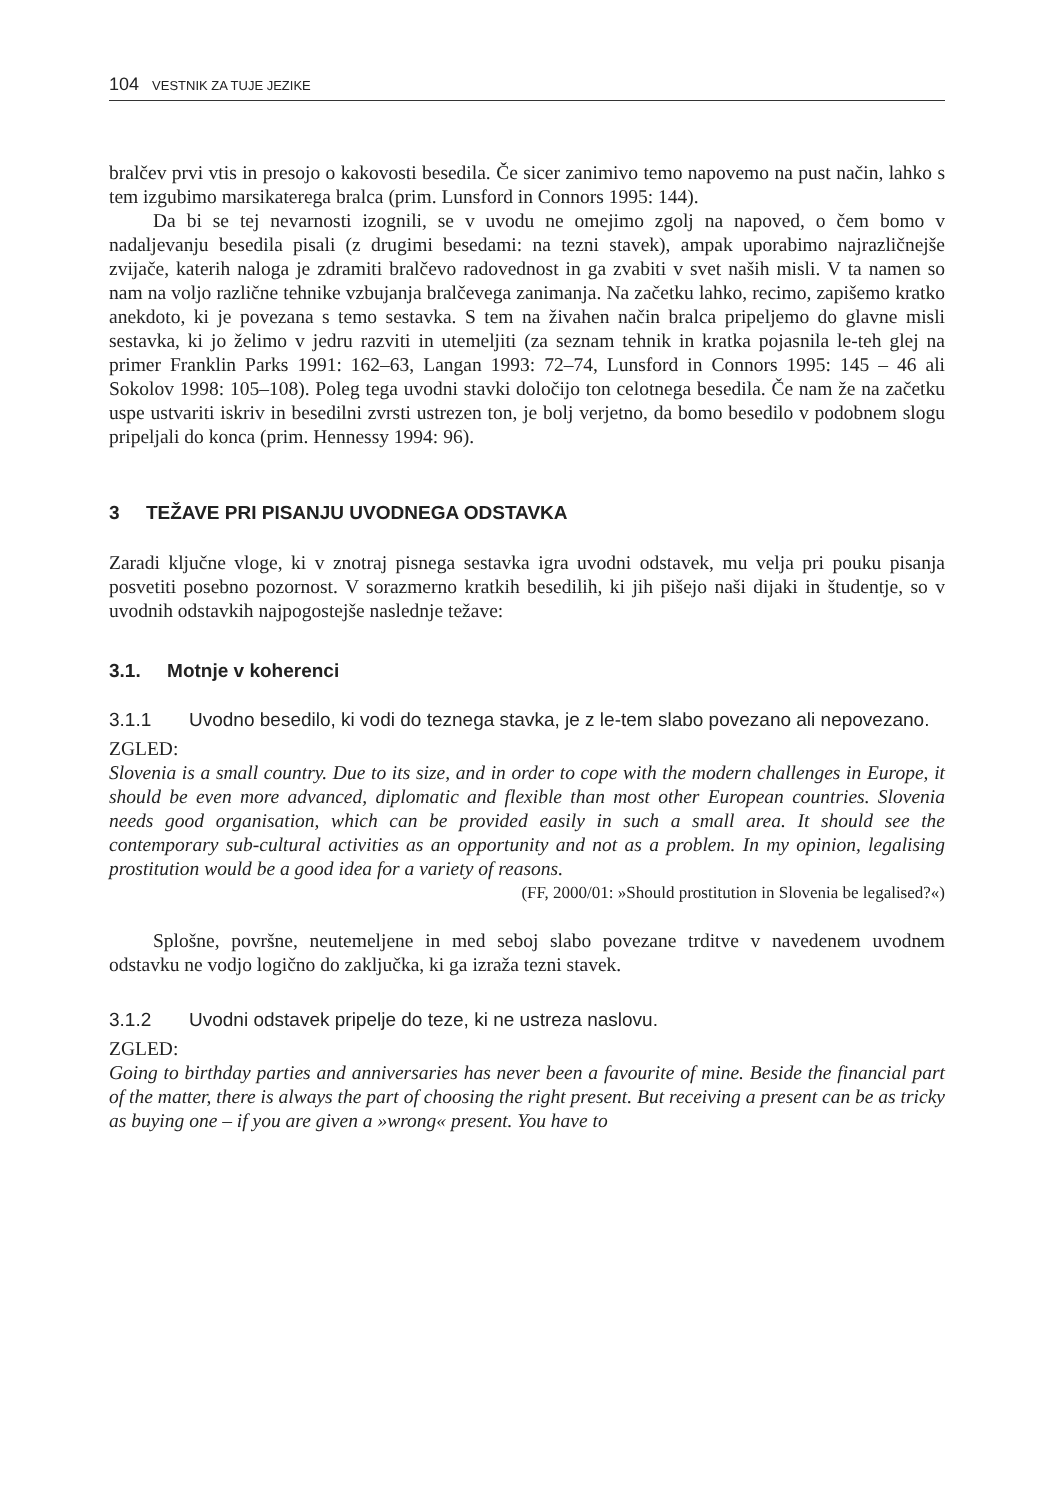104 VESTNIK ZA TUJE JEZIKE
bralčev prvi vtis in presojo o kakovosti besedila. Če sicer zanimivo temo napovemo na pust način, lahko s tem izgubimo marsikaterega bralca (prim. Lunsford in Connors 1995: 144).
Da bi se tej nevarnosti izognili, se v uvodu ne omejimo zgolj na napoved, o čem bomo v nadaljevanju besedila pisali (z drugimi besedami: na tezni stavek), ampak uporabimo najrazličnejše zvijače, katerih naloga je zdramiti bralčevo radovednost in ga zvabiti v svet naših misli. V ta namen so nam na voljo različne tehnike vzbujanja bralčevega zanimanja. Na začetku lahko, recimo, zapišemo kratko anekdoto, ki je povezana s temo sestavka. S tem na živahen način bralca pripeljemo do glavne misli sestavka, ki jo želimo v jedru razviti in utemeljiti (za seznam tehnik in kratka pojasnila le-teh glej na primer Franklin Parks 1991: 162–63, Langan 1993: 72–74, Lunsford in Connors 1995: 145 – 46 ali Sokolov 1998: 105–108). Poleg tega uvodni stavki določijo ton celotnega besedila. Če nam že na začetku uspe ustvariti iskriv in besedilni zvrsti ustrezen ton, je bolj verjetno, da bomo besedilo v podobnem slogu pripeljali do konca (prim. Hennessy 1994: 96).
3 TEŽAVE PRI PISANJU UVODNEGA ODSTAVKA
Zaradi ključne vloge, ki v znotraj pisnega sestavka igra uvodni odstavek, mu velja pri pouku pisanja posvetiti posebno pozornost. V sorazmerno kratkih besedilih, ki jih pišejo naši dijaki in študentje, so v uvodnih odstavkih najpogostejše nasledn­je težave:
3.1. Motnje v koherenci
3.1.1 Uvodno besedilo, ki vodi do teznega stavka, je z le-tem slabo povezano ali nepovezano.
ZGLED:
Slovenia is a small country. Due to its size, and in order to cope with the modern challenges in Europe, it should be even more advanced, diplomatic and flexible than most other European countries. Slovenia needs good organisation, which can be provided easily in such a small area. It should see the contemporary sub-cultural activities as an opportunity and not as a problem. In my opinion, legalising prostitution would be a good idea for a variety of reasons.
(FF, 2000/01: »Should prostitution in Slovenia be legalised?«)
Splošne, površne, neutemeljene in med seboj slabo povezane trditve v navedenem uvodnem odstavku ne vodjo logično do zaključka, ki ga izraža tezni stavek.
3.1.2 Uvodni odstavek pripelje do teze, ki ne ustreza naslovu.
ZGLED:
Going to birthday parties and anniversaries has never been a favourite of mine. Beside the financial part of the matter, there is always the part of choosing the right present. But receiving a present can be as tricky as buying one – if you are given a »wrong« present. You have to